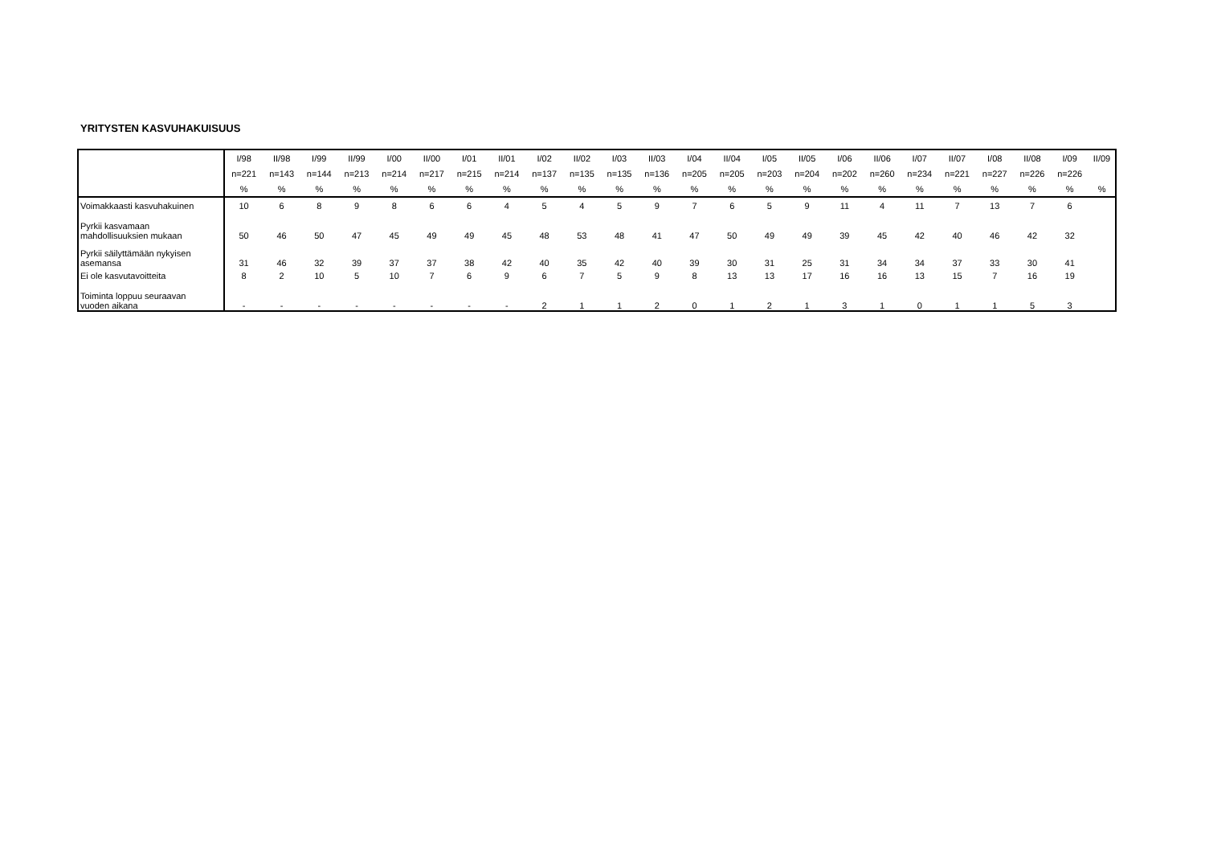YRITYSTEN KASVUHAKUISUUS
| | I/98 | II/98 | I/99 | II/99 | I/00 | II/00 | I/01 | II/01 | I/02 | II/02 | I/03 | II/03 | I/04 | II/04 | I/05 | II/05 | I/06 | II/06 | I/07 | II/07 | I/08 | II/08 | I/09 | II/09 |
| | n=221 | n=143 | n=144 | n=213 | n=214 | n=217 | n=215 | n=214 | n=137 | n=135 | n=135 | n=136 | n=205 | n=205 | n=203 | n=204 | n=202 | n=260 | n=234 | n=221 | n=227 | n=226 | n=226 | |
| | % | % | % | % | % | % | % | % | % | % | % | % | % | % | % | % | % | % | % | % | % | % | % | % |
| Voimakkaasti kasvuhakuinen | 10 | 6 | 8 | 9 | 8 | 6 | 6 | 4 | 5 | 4 | 5 | 9 | 7 | 6 | 5 | 9 | 11 | 4 | 11 | 7 | 13 | 7 | 6 | |
| Pyrkii kasvamaan mahdollisuuksien mukaan | 50 | 46 | 50 | 47 | 45 | 49 | 49 | 45 | 48 | 53 | 48 | 41 | 47 | 50 | 49 | 49 | 39 | 45 | 42 | 40 | 46 | 42 | 32 | |
| Pyrkii säilyttämään nykyisen asemansa | 31 | 46 | 32 | 39 | 37 | 37 | 38 | 42 | 40 | 35 | 42 | 40 | 39 | 30 | 31 | 25 | 31 | 34 | 34 | 37 | 33 | 30 | 41 | |
| Ei ole kasvutavoitteita | 8 | 2 | 10 | 5 | 10 | 7 | 6 | 9 | 6 | 7 | 5 | 9 | 8 | 13 | 13 | 17 | 16 | 16 | 13 | 15 | 7 | 16 | 19 | |
| Toiminta loppuu seuraavan vuoden aikana | - | - | - | - | - | - | - | - | 2 | 1 | 1 | 2 | 0 | 1 | 2 | 1 | 3 | 1 | 0 | 1 | 1 | 5 | 3 | |